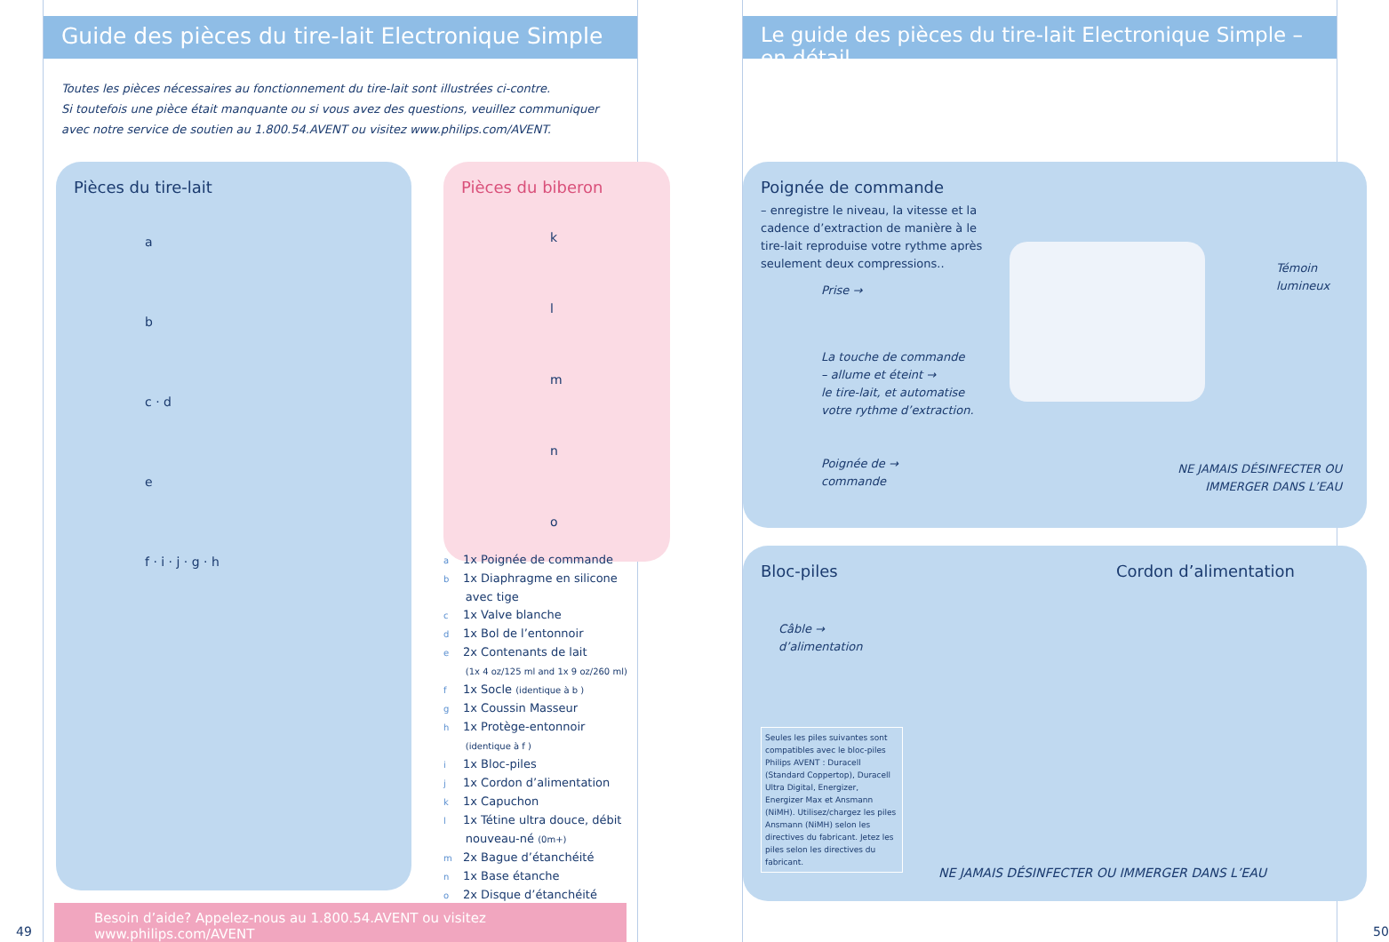Guide des pièces du tire-lait Electronique Simple
Toutes les pièces nécessaires au fonctionnement du tire-lait sont illustrées ci-contre.
Si toutefois une pièce était manquante ou si vous avez des questions, veuillez communiquer
avec notre service de soutien au 1.800.54.AVENT ou visitez www.philips.com/AVENT.
Pièces du tire-lait
a
b
c · d
e
f · i · j · g · h
Pièces du biberon
k
l
m
n
o
a 1x Poignée de commande
b 1x Diaphragme en silicone
avec tige
c 1x Valve blanche
d 1x Bol de l’entonnoir
e 2x Contenants de lait
(1x 4 oz/125 ml and 1x 9 oz/260 ml)
f 1x Socle (identique à b )
g 1x Coussin Masseur
h 1x Protège-entonnoir
(identique à f )
i 1x Bloc-piles
j 1x Cordon d’alimentation
k 1x Capuchon
l 1x Tétine ultra douce, débit
nouveau-né (0m+)
m 2x Bague d’étanchéité
n 1x Base étanche
o 2x Disque d’étanchéité
Besoin d’aide? Appelez-nous au 1.800.54.AVENT ou visitez www.philips.com/AVENT
49
Le guide des pièces du tire-lait Electronique Simple – en détail
Poignée de commande
– enregistre le niveau, la vitesse et la cadence d’extraction de manière à le tire-lait reproduise votre rythme après seulement deux compressions..
Témoin
lumineux
Prise →
La touche de commande
– allume et éteint →
le tire-lait, et automatise
votre rythme d’extraction.
Poignée de →
commande
NE JAMAIS DÉSINFECTER OU
IMMERGER DANS L’EAU
Bloc-piles
Câble →
d’alimentation
Seules les piles suivantes sont compatibles avec le bloc-piles Philips AVENT : Duracell (Standard Coppertop), Duracell Ultra Digital, Energizer, Energizer Max et Ansmann (NiMH). Utilisez/chargez les piles Ansmann (NiMH) selon les directives du fabricant. Jetez les piles selon les directives du fabricant.
Cordon d’alimentation
NE JAMAIS DÉSINFECTER OU IMMERGER DANS L’EAU
50